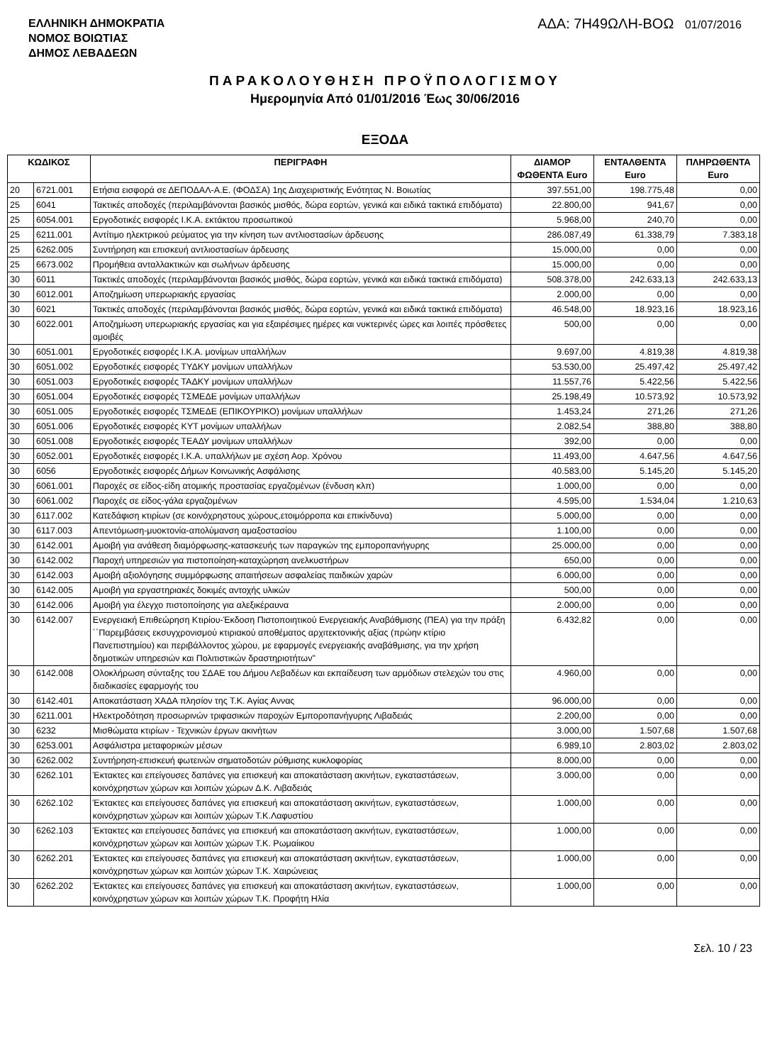ΕΛΛΗΝΙΚΗ ΔΗΜΟΚΡΑΤΙΑ
ΝΟΜΟΣ ΒΟΙΩΤΙΑΣ
ΔΗΜΟΣ ΛΕΒΑΔΕΩΝ
ΑΔΑ: 7Η49ΩΛΗ-ΒΟΩ 01/07/2016
ΠΑΡΑΚΟΛΟΥΘΗΣΗ ΠΡΟΫΠΟΛΟΓΙΣΜΟΥ
Ημερομηνία Από 01/01/2016 Έως 30/06/2016
ΕΞΟΔΑ
| ΚΩΔΙΚΟΣ | | ΠΕΡΙΓΡΑΦΗ | ΔΙΑΜΟΡ ΦΩΘΕΝΤΑ Euro | ΕΝΤΑΛΘΕΝΤΑ Euro | ΠΛΗΡΩΘΕΝΤΑ Euro |
| --- | --- | --- | --- | --- | --- |
| 20 | 6721.001 | Ετήσια εισφορά σε ΔΕΠΟΔΑΛ-Α.Ε. (ΦΟΔΣΑ) 1ης Διαχειριστικής Ενότητας Ν. Βοιωτίας | 397.551,00 | 198.775,48 | 0,00 |
| 25 | 6041 | Τακτικές αποδοχές (περιλαμβάνονται βασικός μισθός, δώρα εορτών, γενικά και ειδικά τακτικά επιδόματα) | 22.800,00 | 941,67 | 0,00 |
| 25 | 6054.001 | Εργοδοτικές εισφορές Ι.Κ.Α. εκτάκτου προσωπικού | 5.968,00 | 240,70 | 0,00 |
| 25 | 6211.001 | Αντίτιμο ηλεκτρικού ρεύματος για την κίνηση των αντλιοστασίων άρδευσης | 286.087,49 | 61.338,79 | 7.383,18 |
| 25 | 6262.005 | Συντήρηση και επισκευή αντλιοστασίων άρδευσης | 15.000,00 | 0,00 | 0,00 |
| 25 | 6673.002 | Προμήθεια ανταλλακτικών και σωλήνων άρδευσης | 15.000,00 | 0,00 | 0,00 |
| 30 | 6011 | Τακτικές αποδοχές (περιλαμβάνονται βασικός μισθός, δώρα εορτών, γενικά και ειδικά τακτικά επιδόματα) | 508.378,00 | 242.633,13 | 242.633,13 |
| 30 | 6012.001 | Αποζημίωση υπερωριακής εργασίας | 2.000,00 | 0,00 | 0,00 |
| 30 | 6021 | Τακτικές αποδοχές (περιλαμβάνονται βασικός μισθός, δώρα εορτών, γενικά και ειδικά τακτικά επιδόματα) | 46.548,00 | 18.923,16 | 18.923,16 |
| 30 | 6022.001 | Αποζημίωση υπερωριακής εργασίας και για εξαιρέσιμες ημέρες και νυκτερινές ώρες και λοιπές πρόσθετες αμοιβές | 500,00 | 0,00 | 0,00 |
| 30 | 6051.001 | Εργοδοτικές εισφορές Ι.Κ.Α. μονίμων υπαλλήλων | 9.697,00 | 4.819,38 | 4.819,38 |
| 30 | 6051.002 | Εργοδοτικές εισφορές ΤΥΔΚΥ μονίμων υπαλλήλων | 53.530,00 | 25.497,42 | 25.497,42 |
| 30 | 6051.003 | Εργοδοτικές εισφορές ΤΑΔΚΥ μονίμων υπαλλήλων | 11.557,76 | 5.422,56 | 5.422,56 |
| 30 | 6051.004 | Εργοδοτικές εισφορές ΤΣΜΕΔΕ μονίμων υπαλλήλων | 25.198,49 | 10.573,92 | 10.573,92 |
| 30 | 6051.005 | Εργοδοτικές εισφορές ΤΣΜΕΔΕ (ΕΠΙΚΟΥΡΙΚΟ) μονίμων υπαλλήλων | 1.453,24 | 271,26 | 271,26 |
| 30 | 6051.006 | Εργοδοτικές εισφορές ΚΥΤ μονίμων υπαλλήλων | 2.082,54 | 388,80 | 388,80 |
| 30 | 6051.008 | Εργοδοτικές εισφορές ΤΕΑΔΥ μονίμων υπαλλήλων | 392,00 | 0,00 | 0,00 |
| 30 | 6052.001 | Εργοδοτικές εισφορές Ι.Κ.Α. υπαλλήλων με σχέση Αορ. Χρόνου | 11.493,00 | 4.647,56 | 4.647,56 |
| 30 | 6056 | Εργοδοτικές εισφορές Δήμων Κοινωνικής Ασφάλισης | 40.583,00 | 5.145,20 | 5.145,20 |
| 30 | 6061.001 | Παροχές σε είδος-είδη ατομικής προστασίας εργαζομένων (ένδυση κλπ) | 1.000,00 | 0,00 | 0,00 |
| 30 | 6061.002 | Παροχές σε είδος-γάλα εργαζομένων | 4.595,00 | 1.534,04 | 1.210,63 |
| 30 | 6117.002 | Κατεδάφιση κτιρίων (σε κοινόχρηστους χώρους,ετοιμόρροπα και επικίνδυνα) | 5.000,00 | 0,00 | 0,00 |
| 30 | 6117.003 | Απεντόμωση-μυοκτονία-απολύμανση αμαξοστασίου | 1.100,00 | 0,00 | 0,00 |
| 30 | 6142.001 | Αμοιβή για ανάθεση διαμόρφωσης-κατασκευής των παραγκών της εμποροπανήγυρης | 25.000,00 | 0,00 | 0,00 |
| 30 | 6142.002 | Παροχή υπηρεσιών για πιστοποίηση-καταχώρηση ανελκυστήρων | 650,00 | 0,00 | 0,00 |
| 30 | 6142.003 | Αμοιβή αξιολόγησης συμμόρφωσης απαιτήσεων ασφαλείας παιδικών χαρών | 6.000,00 | 0,00 | 0,00 |
| 30 | 6142.005 | Αμοιβή για εργαστηριακές δοκιμές αντοχής υλικών | 500,00 | 0,00 | 0,00 |
| 30 | 6142.006 | Αμοιβή για έλεγχο πιστοποίησης για αλεξικέραυνα | 2.000,00 | 0,00 | 0,00 |
| 30 | 6142.007 | Ενεργειακή Επιθεώρηση Κτιρίου-Έκδοση Πιστοποιητικού Ενεργειακής Αναβάθμισης (ΠΕΑ) για την πράξη ΄΄Παρεμβάσεις εκσυγχρονισμού κτιριακού αποθέματος αρχιτεκτονικής αξίας (πρώην κτίριο Πανεπιστημίου) και περιβάλλοντος χώρου, με εφαρμογές ενεργειακής αναβάθμισης, για την χρήση δημοτικών υπηρεσιών και Πολιτιστικών δραστηριοτήτων" | 6.432,82 | 0,00 | 0,00 |
| 30 | 6142.008 | Ολοκλήρωση σύνταξης του ΣΔΑΕ του Δήμου Λεβαδέων και εκπαίδευση των αρμόδιων στελεχών του στις διαδικασίες εφαρμογής του | 4.960,00 | 0,00 | 0,00 |
| 30 | 6142.401 | Αποκατάσταση ΧΑΔΑ πλησίον της Τ.Κ. Αγίας Αννας | 96.000,00 | 0,00 | 0,00 |
| 30 | 6211.001 | Ηλεκτροδότηση προσωρινών τριφασικών παροχών Εμποροπανήγυρης Λιβαδειάς | 2.200,00 | 0,00 | 0,00 |
| 30 | 6232 | Μισθώματα κτιρίων - Τεχνικών έργων ακινήτων | 3.000,00 | 1.507,68 | 1.507,68 |
| 30 | 6253.001 | Ασφάλιστρα μεταφορικών μέσων | 6.989,10 | 2.803,02 | 2.803,02 |
| 30 | 6262.002 | Συντήρηση-επισκευή φωτεινών σηματοδοτών ρύθμισης κυκλοφορίας | 8.000,00 | 0,00 | 0,00 |
| 30 | 6262.101 | Έκτακτες και επείγουσες δαπάνες για επισκευή και αποκατάσταση ακινήτων, εγκαταστάσεων, κοινόχρηστων χώρων και λοιπών χώρων Δ.Κ. Λιβαδειάς | 3.000,00 | 0,00 | 0,00 |
| 30 | 6262.102 | Έκτακτες και επείγουσες δαπάνες για επισκευή και αποκατάσταση ακινήτων, εγκαταστάσεων, κοινόχρηστων χώρων και λοιπών χώρων Τ.Κ.Λαφυστίου | 1.000,00 | 0,00 | 0,00 |
| 30 | 6262.103 | Έκτακτες και επείγουσες δαπάνες για επισκευή και αποκατάσταση ακινήτων, εγκαταστάσεων, κοινόχρηστων χώρων και λοιπών χώρων Τ.Κ. Ρωμαίικου | 1.000,00 | 0,00 | 0,00 |
| 30 | 6262.201 | Έκτακτες και επείγουσες δαπάνες για επισκευή και αποκατάσταση ακινήτων, εγκαταστάσεων, κοινόχρηστων χώρων και λοιπών χώρων Τ.Κ. Χαιρώνειας | 1.000,00 | 0,00 | 0,00 |
| 30 | 6262.202 | Έκτακτες και επείγουσες δαπάνες για επισκευή και αποκατάσταση ακινήτων, εγκαταστάσεων, κοινόχρηστων χώρων και λοιπών χώρων Τ.Κ. Προφήτη Ηλία | 1.000,00 | 0,00 | 0,00 |
Σελ. 10 / 23